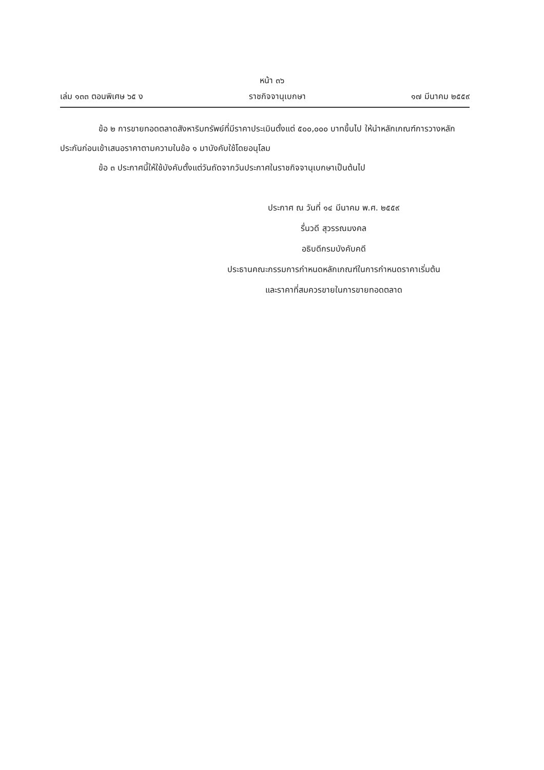หน้า ๓๖
เล่ม ๑๓๓ ตอนพิเศษ ๖๕ ง ราชกิจจานุเบกษา ๑๗ มีนาคม ๒๕๕๙
ข้อ ๒ การขายทอดตลาดสังหาริมทรัพย์ที่มีราคาประเมินตั้งแต่ ๕๐๐,๐๐๐ บาทขึ้นไป ให้นำหลักเกณฑ์การวางหลักประกันก่อนเข้าเสนอราคาตามความในข้อ ๑ มาบังคับใช้โดยอนุโลม
ข้อ ๓ ประกาศนี้ให้ใช้บังคับตั้งแต่วันถัดจากวันประกาศในราชกิจจานุเบกษาเป็นต้นไป
ประกาศ ณ วันที่ ๑๔ มีนาคม พ.ศ. ๒๕๕๙
รื่นวดี สุวรรณมงคล
อธิบดีกรมบังคับคดี
ประธานคณะกรรมการกำหนดหลักเกณฑ์ในการกำหนดราคาเริ่มต้น
และราคาที่สมควรขายในการขายทอดตลาด